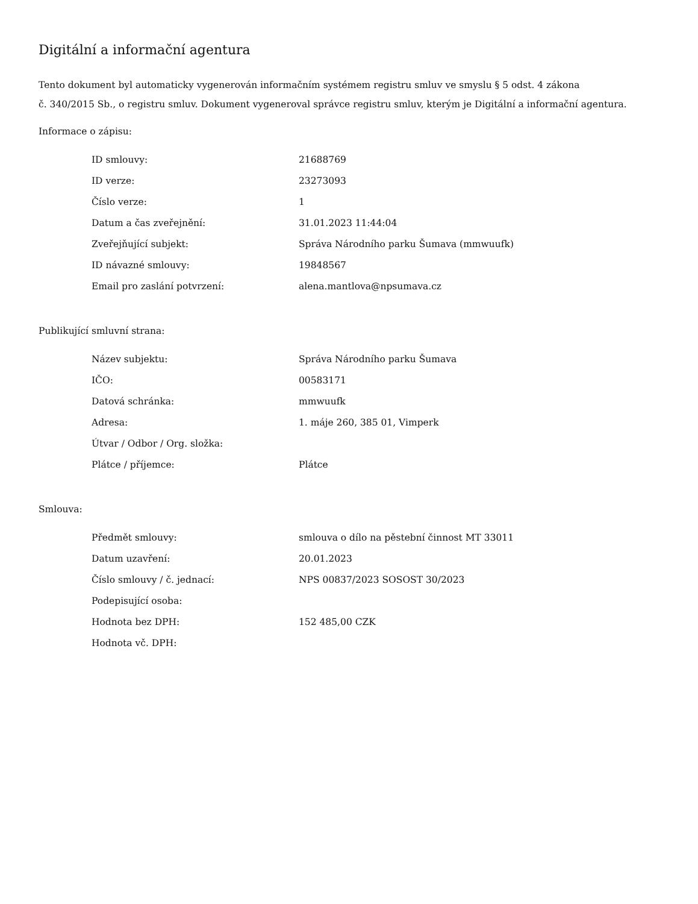Digitální a informační agentura
Tento dokument byl automaticky vygenerován informačním systémem registru smluv ve smyslu § 5 odst. 4 zákona
č. 340/2015 Sb., o registru smluv. Dokument vygeneroval správce registru smluv, kterým je Digitální a informační agentura.
Informace o zápisu:
| ID smlouvy: | 21688769 |
| ID verze: | 23273093 |
| Číslo verze: | 1 |
| Datum a čas zveřejnění: | 31.01.2023 11:44:04 |
| Zveřejňující subjekt: | Správa Národního parku Šumava (mmwuufk) |
| ID návazné smlouvy: | 19848567 |
| Email pro zaslání potvrzení: | alena.mantlova@npsumava.cz |
Publikující smluvní strana:
| Název subjektu: | Správa Národního parku Šumava |
| IČO: | 00583171 |
| Datová schránka: | mmwuufk |
| Adresa: | 1. máje 260, 385 01, Vimperk |
| Útvar / Odbor / Org. složka: | |
| Plátce / příjemce: | Plátce |
Smlouva:
| Předmět smlouvy: | smlouva o dílo na pěstební činnost MT 33011 |
| Datum uzavření: | 20.01.2023 |
| Číslo smlouvy / č. jednací: | NPS 00837/2023 SOSOST 30/2023 |
| Podepisující osoba: | |
| Hodnota bez DPH: | 152 485,00 CZK |
| Hodnota vč. DPH: | |